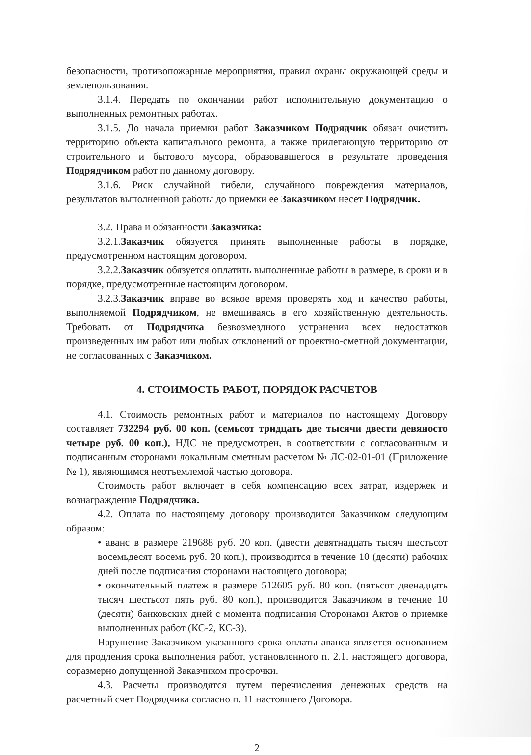безопасности, противопожарные мероприятия, правил охраны окружающей среды и землепользования.
3.1.4. Передать по окончании работ исполнительную документацию о выполненных ремонтных работах.
3.1.5. До начала приемки работ Заказчиком Подрядчик обязан очистить территорию объекта капитального ремонта, а также прилегающую территорию от строительного и бытового мусора, образовавшегося в результате проведения Подрядчиком работ по данному договору.
3.1.6. Риск случайной гибели, случайного повреждения материалов, результатов выполненной работы до приемки ее Заказчиком несет Подрядчик.
3.2. Права и обязанности Заказчика:
3.2.1.Заказчик обязуется принять выполненные работы в порядке, предусмотренном настоящим договором.
3.2.2.Заказчик обязуется оплатить выполненные работы в размере, в сроки и в порядке, предусмотренные настоящим договором.
3.2.3.Заказчик вправе во всякое время проверять ход и качество работы, выполняемой Подрядчиком, не вмешиваясь в его хозяйственную деятельность. Требовать от Подрядчика безвозмездного устранения всех недостатков произведенных им работ или любых отклонений от проектно-сметной документации, не согласованных с Заказчиком.
4. СТОИМОСТЬ РАБОТ, ПОРЯДОК РАСЧЕТОВ
4.1. Стоимость ремонтных работ и материалов по настоящему Договору составляет 732294 руб. 00 коп. (семьсот тридцать две тысячи двести девяносто четыре руб. 00 коп.), НДС не предусмотрен, в соответствии с согласованным и подписанным сторонами локальным сметным расчетом № ЛС-02-01-01 (Приложение № 1), являющимся неотъемлемой частью договора.
Стоимость работ включает в себя компенсацию всех затрат, издержек и вознаграждение Подрядчика.
4.2. Оплата по настоящему договору производится Заказчиком следующим образом:
• аванс в размере 219688 руб. 20 коп. (двести девятнадцать тысяч шестьсот восемьдесят восемь руб. 20 коп.), производится в течение 10 (десяти) рабочих дней после подписания сторонами настоящего договора;
• окончательный платеж в размере 512605 руб. 80 коп. (пятьсот двенадцать тысяч шестьсот пять руб. 80 коп.), производится Заказчиком в течение 10 (десяти) банковских дней с момента подписания Сторонами Актов о приемке выполненных работ (КС-2, КС-3).
Нарушение Заказчиком указанного срока оплаты аванса является основанием для продления срока выполнения работ, установленного п. 2.1. настоящего договора, соразмерно допущенной Заказчиком просрочки.
4.3. Расчеты производятся путем перечисления денежных средств на расчетный счет Подрядчика согласно п. 11 настоящего Договора.
2